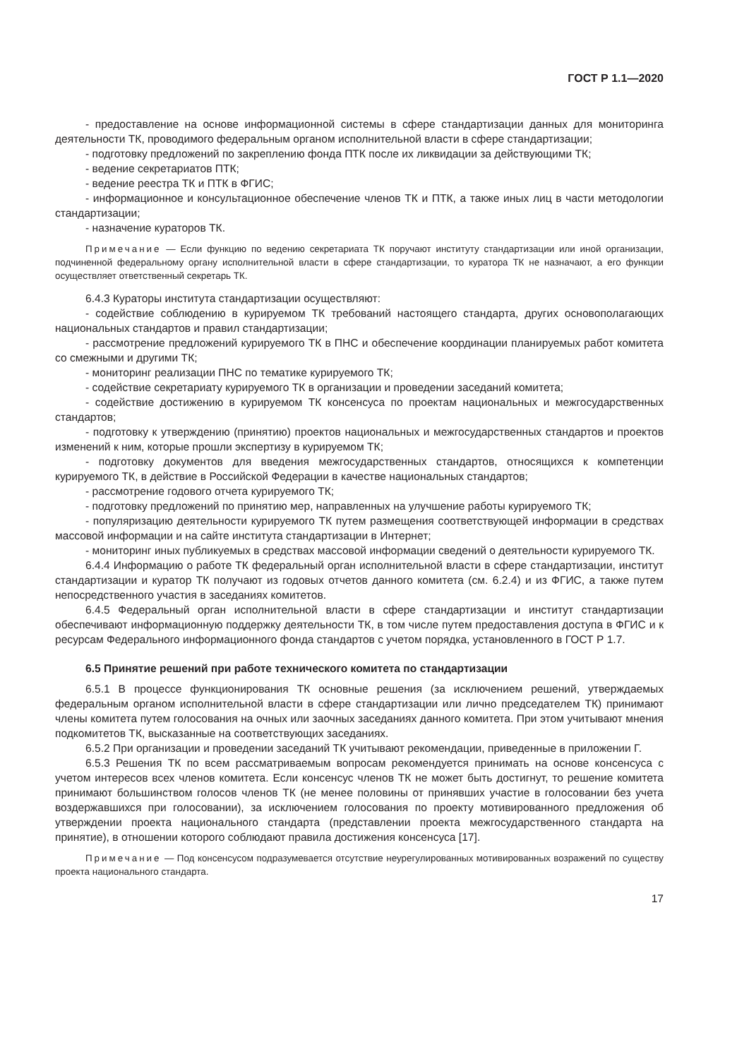ГОСТ Р 1.1—2020
- предоставление на основе информационной системы в сфере стандартизации данных для мониторинга деятельности ТК, проводимого федеральным органом исполнительной власти в сфере стандартизации;
- подготовку предложений по закреплению фонда ПТК после их ликвидации за действующими ТК;
- ведение секретариатов ПТК;
- ведение реестра ТК и ПТК в ФГИС;
- информационное и консультационное обеспечение членов ТК и ПТК, а также иных лиц в части методологии стандартизации;
- назначение кураторов ТК.
Примечание — Если функцию по ведению секретариата ТК поручают институту стандартизации или иной организации, подчиненной федеральному органу исполнительной власти в сфере стандартизации, то куратора ТК не назначают, а его функции осуществляет ответственный секретарь ТК.
6.4.3 Кураторы института стандартизации осуществляют:
- содействие соблюдению в курируемом ТК требований настоящего стандарта, других основополагающих национальных стандартов и правил стандартизации;
- рассмотрение предложений курируемого ТК в ПНС и обеспечение координации планируемых работ комитета со смежными и другими ТК;
- мониторинг реализации ПНС по тематике курируемого ТК;
- содействие секретариату курируемого ТК в организации и проведении заседаний комитета;
- содействие достижению в курируемом ТК консенсуса по проектам национальных и межгосударственных стандартов;
- подготовку к утверждению (принятию) проектов национальных и межгосударственных стандартов и проектов изменений к ним, которые прошли экспертизу в курируемом ТК;
- подготовку документов для введения межгосударственных стандартов, относящихся к компетенции курируемого ТК, в действие в Российской Федерации в качестве национальных стандартов;
- рассмотрение годового отчета курируемого ТК;
- подготовку предложений по принятию мер, направленных на улучшение работы курируемого ТК;
- популяризацию деятельности курируемого ТК путем размещения соответствующей информации в средствах массовой информации и на сайте института стандартизации в Интернет;
- мониторинг иных публикуемых в средствах массовой информации сведений о деятельности курируемого ТК.
6.4.4 Информацию о работе ТК федеральный орган исполнительной власти в сфере стандартизации, институт стандартизации и куратор ТК получают из годовых отчетов данного комитета (см. 6.2.4) и из ФГИС, а также путем непосредственного участия в заседаниях комитетов.
6.4.5 Федеральный орган исполнительной власти в сфере стандартизации и институт стандартизации обеспечивают информационную поддержку деятельности ТК, в том числе путем предоставления доступа в ФГИС и к ресурсам Федерального информационного фонда стандартов с учетом порядка, установленного в ГОСТ Р 1.7.
6.5 Принятие решений при работе технического комитета по стандартизации
6.5.1 В процессе функционирования ТК основные решения (за исключением решений, утверждаемых федеральным органом исполнительной власти в сфере стандартизации или лично председателем ТК) принимают члены комитета путем голосования на очных или заочных заседаниях данного комитета. При этом учитывают мнения подкомитетов ТК, высказанные на соответствующих заседаниях.
6.5.2 При организации и проведении заседаний ТК учитывают рекомендации, приведенные в приложении Г.
6.5.3 Решения ТК по всем рассматриваемым вопросам рекомендуется принимать на основе консенсуса с учетом интересов всех членов комитета. Если консенсус членов ТК не может быть достигнут, то решение комитета принимают большинством голосов членов ТК (не менее половины от принявших участие в голосовании без учета воздержавшихся при голосовании), за исключением голосования по проекту мотивированного предложения об утверждении проекта национального стандарта (представлении проекта межгосударственного стандарта на принятие), в отношении которого соблюдают правила достижения консенсуса [17].
Примечание — Под консенсусом подразумевается отсутствие неурегулированных мотивированных возражений по существу проекта национального стандарта.
17